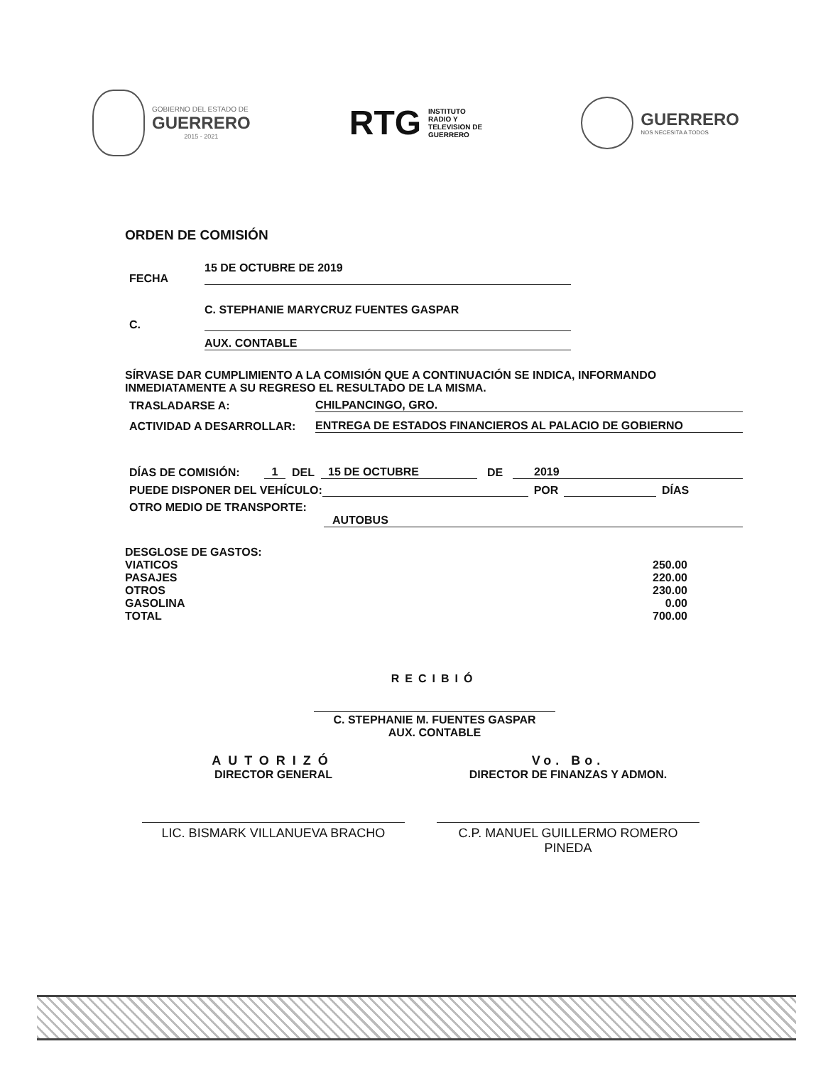GOBIERNO DEL ESTADO DE
GUERRERO
2015 - 2021
RTG
INSTITUTO
RADIO Y
TELEVISION DE
GUERRERO
GUERRERO
NOS NECESITA A TODOS
ORDEN DE COMISIÓN
FECHA 15 DE OCTUBRE DE 2019
C. C. STEPHANIE MARYCRUZ FUENTES GASPAR
AUX. CONTABLE
SÍRVASE DAR CUMPLIMIENTO A LA COMISIÓN QUE A CONTINUACIÓN SE INDICA, INFORMANDO INMEDIATAMENTE A SU REGRESO EL RESULTADO DE LA MISMA.
TRASLADARSE A: CHILPANCINGO, GRO.
ACTIVIDAD A DESARROLLAR: ENTREGA DE ESTADOS FINANCIEROS AL PALACIO DE GOBIERNO
DÍAS DE COMISIÓN: 1 DEL 15 DE OCTUBRE DE 2019
PUEDE DISPONER DEL VEHÍCULO: POR DÍAS
OTRO MEDIO DE TRANSPORTE:
AUTOBUS
| DESGLOSE DE GASTOS: | |
| VIATICOS | 250.00 |
| PASAJES | 220.00 |
| OTROS | 230.00 |
| GASOLINA | 0.00 |
| TOTAL | 700.00 |
RECIBIÓ
C. STEPHANIE M. FUENTES GASPAR
AUX. CONTABLE
AUTORIZÓ
DIRECTOR GENERAL
LIC. BISMARK VILLANUEVA BRACHO
Vo. Bo.
DIRECTOR DE FINANZAS Y ADMON.
C.P. MANUEL GUILLERMO ROMERO PINEDA